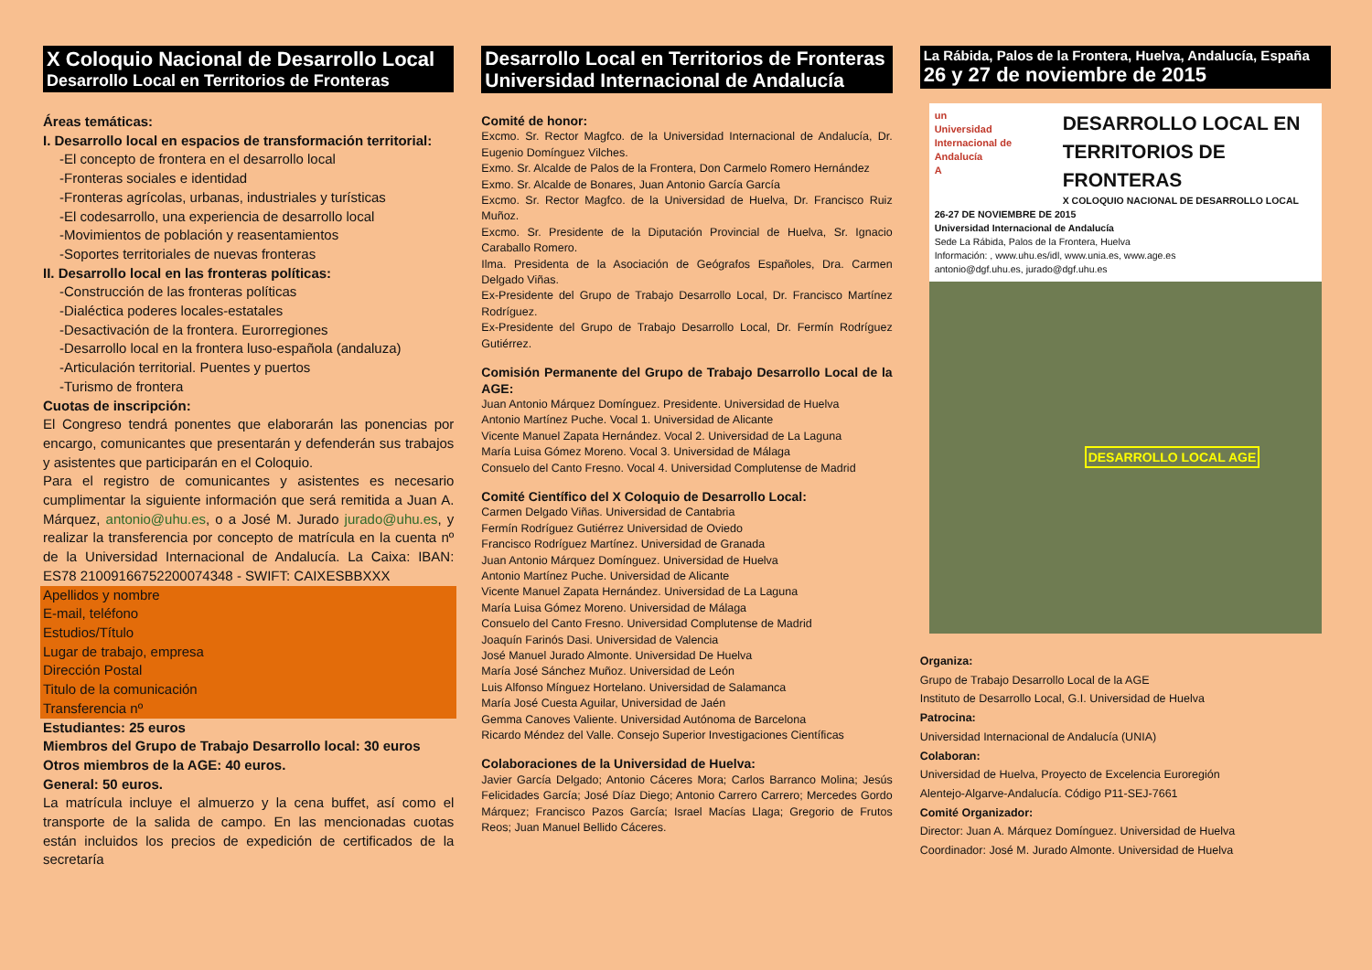X Coloquio Nacional de Desarrollo Local
Desarrollo Local en Territorios de Fronteras
Áreas temáticas:
I. Desarrollo local en espacios de transformación territorial:
-El concepto de frontera en el desarrollo local
-Fronteras sociales e identidad
-Fronteras agrícolas, urbanas, industriales y turísticas
-El codesarrollo, una experiencia de desarrollo local
-Movimientos de población y reasentamientos
-Soportes territoriales de nuevas fronteras
II. Desarrollo local en las fronteras políticas:
-Construcción de las fronteras políticas
-Dialéctica poderes locales-estatales
-Desactivación de la frontera. Eurorregiones
-Desarrollo local en la frontera luso-española (andaluza)
-Articulación territorial. Puentes y puertos
-Turismo de frontera
Cuotas de inscripción:
El Congreso tendrá ponentes que elaborarán las ponencias por encargo, comunicantes que presentarán y defenderán sus trabajos y asistentes que participarán en el Coloquio.
Para el registro de comunicantes y asistentes es necesario cumplimentar la siguiente información que será remitida a Juan A. Márquez, antonio@uhu.es, o a José M. Jurado jurado@uhu.es, y realizar la transferencia por concepto de matrícula en la cuenta nº de la Universidad Internacional de Andalucía. La Caixa: IBAN: ES78 21009166752200074348 - SWIFT: CAIXESBBXXX
Apellidos y nombre
E-mail, teléfono
Estudios/Título
Lugar de trabajo, empresa
Dirección Postal
Titulo de la comunicación
Transferencia nº
Estudiantes: 25 euros
Miembros del Grupo de Trabajo Desarrollo local: 30 euros
Otros miembros de la AGE: 40 euros.
General: 50 euros.
La matrícula incluye el almuerzo y la cena buffet, así como el transporte de la salida de campo. En las mencionadas cuotas están incluidos los precios de expedición de certificados de la secretaría
Desarrollo Local en Territorios de Fronteras
Universidad Internacional de Andalucía
Comité de honor:
Excmo. Sr. Rector Magfco. de la Universidad Internacional de Andalucía, Dr. Eugenio Domínguez Vilches.
Exmo. Sr. Alcalde de Palos de la Frontera, Don Carmelo Romero Hernández
Exmo. Sr. Alcalde de Bonares, Juan Antonio García García
Excmo. Sr. Rector Magfco. de la Universidad de Huelva, Dr. Francisco Ruiz Muñoz.
Excmo. Sr. Presidente de la Diputación Provincial de Huelva, Sr. Ignacio Caraballo Romero.
Ilma. Presidenta de la Asociación de Geógrafos Españoles, Dra. Carmen Delgado Viñas.
Ex-Presidente del Grupo de Trabajo Desarrollo Local, Dr. Francisco Martínez Rodríguez.
Ex-Presidente del Grupo de Trabajo Desarrollo Local, Dr. Fermín Rodríguez Gutiérrez.
Comisión Permanente del Grupo de Trabajo Desarrollo Local de la AGE:
Juan Antonio Márquez Domínguez. Presidente. Universidad de Huelva
Antonio Martínez Puche. Vocal 1. Universidad de Alicante
Vicente Manuel Zapata Hernández. Vocal 2. Universidad de La Laguna
María Luisa Gómez Moreno. Vocal 3. Universidad de Málaga
Consuelo del Canto Fresno. Vocal 4. Universidad Complutense de Madrid
Comité Científico del X Coloquio de Desarrollo Local:
Carmen Delgado Viñas. Universidad de Cantabria
Fermín Rodríguez Gutiérrez Universidad de Oviedo
Francisco Rodríguez Martínez. Universidad de Granada
Juan Antonio Márquez Domínguez. Universidad de Huelva
Antonio Martínez Puche. Universidad de Alicante
Vicente Manuel Zapata Hernández. Universidad de La Laguna
María Luisa Gómez Moreno. Universidad de Málaga
Consuelo del Canto Fresno. Universidad Complutense de Madrid
Joaquín Farinós Dasi. Universidad de Valencia
José Manuel Jurado Almonte. Universidad De Huelva
María José Sánchez Muñoz. Universidad de León
Luis Alfonso Mínguez Hortelano. Universidad de Salamanca
María José Cuesta Aguilar, Universidad de Jaén
Gemma Canoves Valiente. Universidad Autónoma de Barcelona
Ricardo Méndez del Valle. Consejo Superior Investigaciones Científicas
Colaboraciones de la Universidad de Huelva:
Javier García Delgado; Antonio Cáceres Mora; Carlos Barranco Molina; Jesús Felicidades García; José Díaz Diego; Antonio Carrero Carrero; Mercedes Gordo Márquez; Francisco Pazos García; Israel Macías Llaga; Gregorio de Frutos Reos; Juan Manuel Bellido Cáceres.
La Rábida, Palos de la Frontera, Huelva, Andalucía, España
26 y 27 de noviembre de 2015
un
Universidad Internacional de Andalucía
A
DESARROLLO LOCAL EN
TERRITORIOS DE
FRONTERAS
X COLOQUIO NACIONAL DE DESARROLLO LOCAL
26-27 DE NOVIEMBRE DE 2015
Universidad Internacional de Andalucía
Sede La Rábida, Palos de la Frontera, Huelva
Información: , www.uhu.es/idl, www.unia.es, www.age.es
antonio@dgf.uhu.es, jurado@dgf.uhu.es
DESARROLLO LOCAL AGE
Organiza:
Grupo de Trabajo Desarrollo Local de la AGE
Instituto de Desarrollo Local, G.I. Universidad de Huelva
Patrocina:
Universidad Internacional de Andalucía (UNIA)
Colaboran:
Universidad de Huelva, Proyecto de Excelencia Euroregión
Alentejo-Algarve-Andalucía. Código P11-SEJ-7661
Comité Organizador:
Director: Juan A. Márquez Domínguez. Universidad de Huelva
Coordinador: José M. Jurado Almonte. Universidad de Huelva